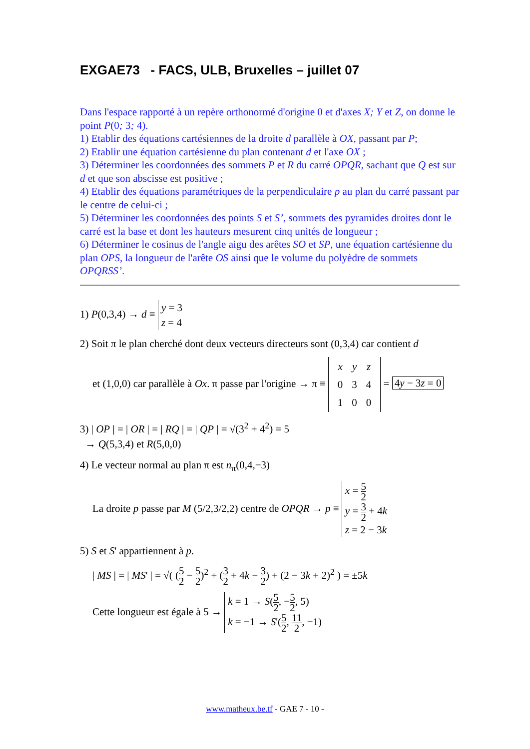EXGAE73 - FACS, ULB, Bruxelles – juillet 07
Dans l'espace rapporté à un repère orthonormé d'origine 0 et d'axes X; Y et Z, on donne le point P(0; 3; 4).
1) Etablir des équations cartésiennes de la droite d parallèle à OX, passant par P;
2) Etablir une équation cartésienne du plan contenant d et l'axe OX ;
3) Déterminer les coordonnées des sommets P et R du carré OPQR, sachant que Q est sur d et que son abscisse est positive ;
4) Etablir des équations paramétriques de la perpendiculaire p au plan du carré passant par le centre de celui-ci ;
5) Déterminer les coordonnées des points S et S’, sommets des pyramides droites dont le carré est la base et dont les hauteurs mesurent cinq unités de longueur ;
6) Déterminer le cosinus de l'angle aigu des arêtes SO et SP, une équation cartésienne du plan OPS, la longueur de l'arête OS ainsi que le volume du polyèdre de sommets OPQRSS’.
1) P(0,3,4) → d ≡ y = 3
z = 4
2) Soit π le plan cherché dont deux vecteurs directeurs sont (0,3,4) car contient d
et (1,0,0) car parallèle à Ox. π passe par l'origine → π ≡
| x | y | z |
| 0 | 3 | 4 |
| 1 | 0 | 0 |
= 4y − 3z = 0
3) | OP | = | OR | = | RQ | = | QP | = √(3<sup>2</sup> + 4<sup>2</sup>) = 5
→ Q(5,3,4) et R(5,0,0)
4) Le vecteur normal au plan π est n<sub>π</sub>(0,4,−3)
La droite p passe par M (5/2,3/2,2) centre de OPQR → p ≡ x = 5 2
y = 3 2 + 4k
z = 2 − 3k
5) S et S' appartiennent à p.
| MS | = | MS' | = √( (5 2 − 5 2)<sup>2</sup> + (3 2 + 4k − 3 2) + (2 − 3k + 2)<sup>2</sup> ) = ±5k
Cette longueur est égale à 5 → k = 1 → S(5 2, −5 2, 5)
k = −1 → S'(5 2, 11 2, −1)
www.matheux.be.tf - GAE 7 - 10 -